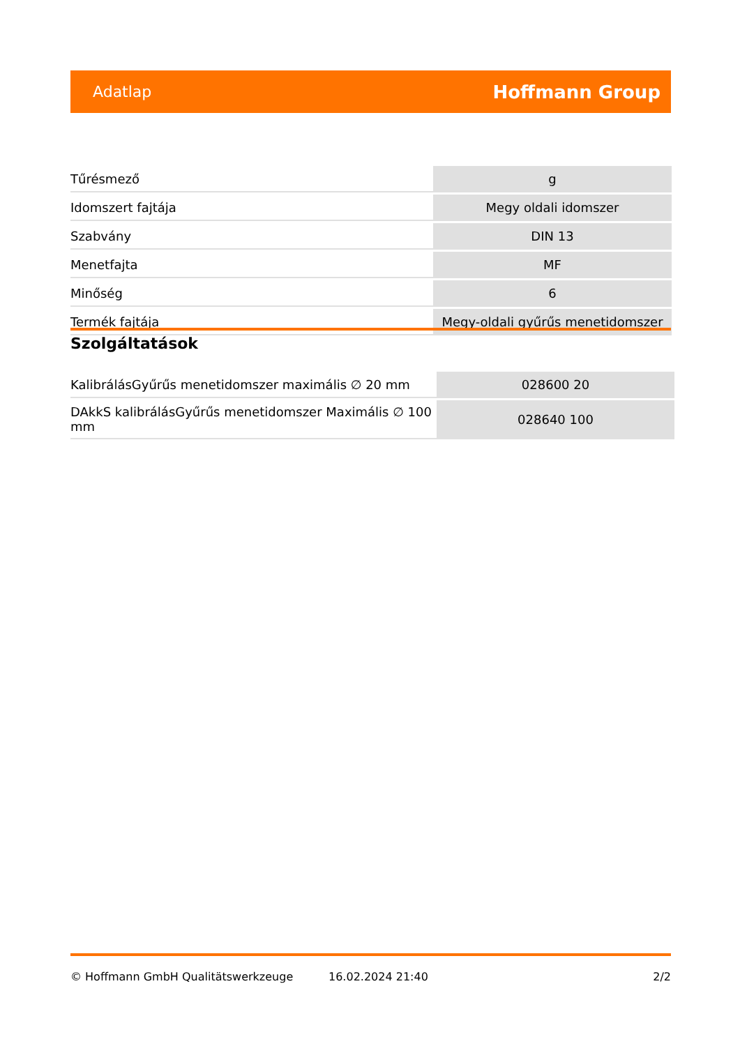Adatlap Hoffmann Group
| Tűrésmező | g |
| Idomszert fajtája | Megy oldali idomszer |
| Szabvány | DIN 13 |
| Menetfajta | MF |
| Minőség | 6 |
| Termék fajtája | Megy-oldali gyűrűs menetidomszer |
Szolgáltatások
| KalibrálásGyűrűs menetidomszer maximális ∅ 20 mm | 028600 20 |
| DAkkS kalibrálásGyűrűs menetidomszer Maximális ∅ 100 mm | 028640 100 |
© Hoffmann GmbH Qualitätswerkzeuge 16.02.2024 21:40 2/2